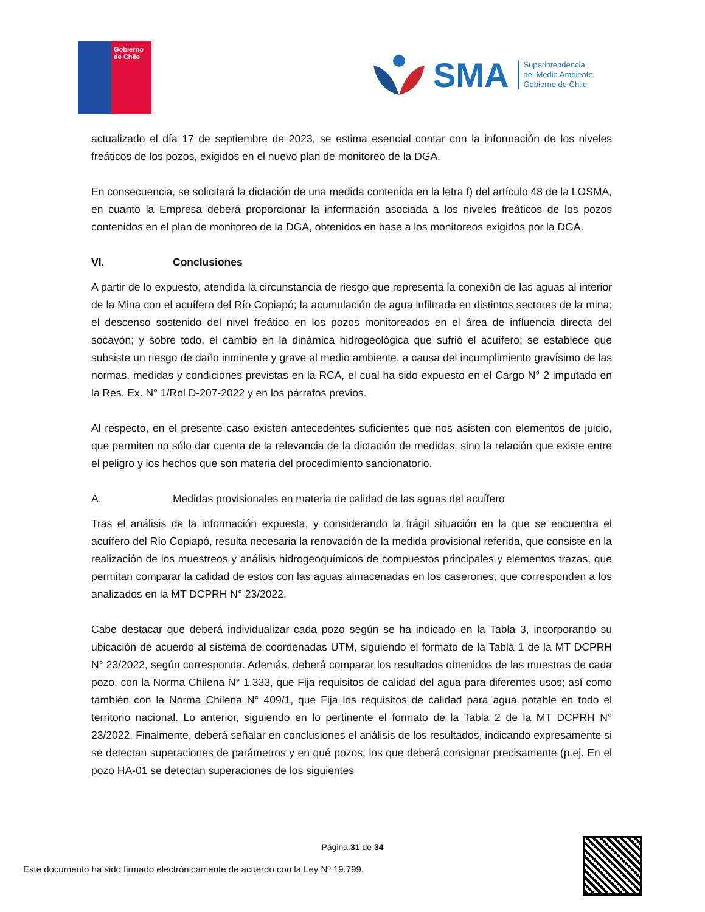Gobierno
de Chile
SMA Superintendencia
del Medio Ambiente
Gobierno de Chile
actualizado el día 17 de septiembre de 2023, se estima esencial contar con la información de los niveles freáticos de los pozos, exigidos en el nuevo plan de monitoreo de la DGA.
En consecuencia, se solicitará la dictación de una medida contenida en la letra f) del artículo 48 de la LOSMA, en cuanto la Empresa deberá proporcionar la información asociada a los niveles freáticos de los pozos contenidos en el plan de monitoreo de la DGA, obtenidos en base a los monitoreos exigidos por la DGA.
VI. Conclusiones
A partir de lo expuesto, atendida la circunstancia de riesgo que representa la conexión de las aguas al interior de la Mina con el acuífero del Río Copiapó; la acumulación de agua infiltrada en distintos sectores de la mina; el descenso sostenido del nivel freático en los pozos monitoreados en el área de influencia directa del socavón; y sobre todo, el cambio en la dinámica hidrogeológica que sufrió el acuífero; se establece que subsiste un riesgo de daño inminente y grave al medio ambiente, a causa del incumplimiento gravísimo de las normas, medidas y condiciones previstas en la RCA, el cual ha sido expuesto en el Cargo N° 2 imputado en la Res. Ex. N° 1/Rol D-207-2022 y en los párrafos previos.
Al respecto, en el presente caso existen antecedentes suficientes que nos asisten con elementos de juicio, que permiten no sólo dar cuenta de la relevancia de la dictación de medidas, sino la relación que existe entre el peligro y los hechos que son materia del procedimiento sancionatorio.
A. Medidas provisionales en materia de calidad de las aguas del acuífero
Tras el análisis de la información expuesta, y considerando la frágil situación en la que se encuentra el acuífero del Río Copiapó, resulta necesaria la renovación de la medida provisional referida, que consiste en la realización de los muestreos y análisis hidrogeoquímicos de compuestos principales y elementos trazas, que permitan comparar la calidad de estos con las aguas almacenadas en los caserones, que corresponden a los analizados en la MT DCPRH N° 23/2022.
Cabe destacar que deberá individualizar cada pozo según se ha indicado en la Tabla 3, incorporando su ubicación de acuerdo al sistema de coordenadas UTM, siguiendo el formato de la Tabla 1 de la MT DCPRH N° 23/2022, según corresponda. Además, deberá comparar los resultados obtenidos de las muestras de cada pozo, con la Norma Chilena N° 1.333, que Fija requisitos de calidad del agua para diferentes usos; así como también con la Norma Chilena N° 409/1, que Fija los requisitos de calidad para agua potable en todo el territorio nacional. Lo anterior, siguiendo en lo pertinente el formato de la Tabla 2 de la MT DCPRH N° 23/2022. Finalmente, deberá señalar en conclusiones el análisis de los resultados, indicando expresamente si se detectan superaciones de parámetros y en qué pozos, los que deberá consignar precisamente (p.ej. En el pozo HA-01 se detectan superaciones de los siguientes
Página 31 de 34
Este documento ha sido firmado electrónicamente de acuerdo con la Ley Nº 19.799.